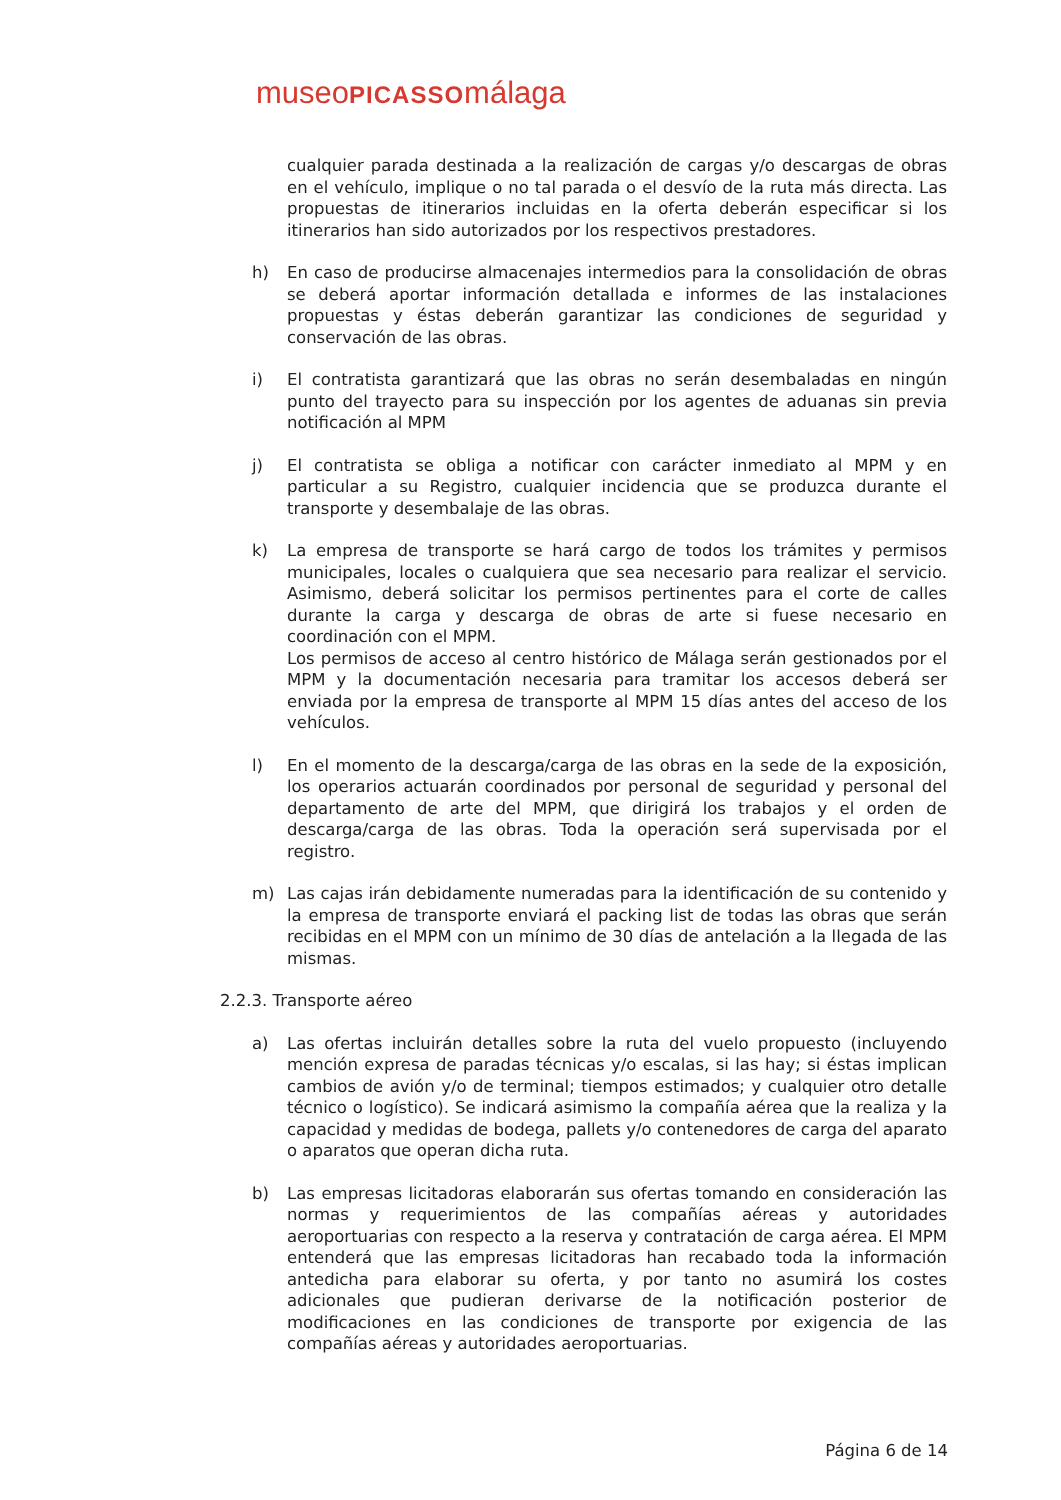museoPICASSOmálaga
cualquier parada destinada a la realización de cargas y/o descargas de obras en el vehículo, implique o no tal parada o el desvío de la ruta más directa. Las propuestas de itinerarios incluidas en la oferta deberán especificar si los itinerarios han sido autorizados por los respectivos prestadores.
h) En caso de producirse almacenajes intermedios para la consolidación de obras se deberá aportar información detallada e informes de las instalaciones propuestas y éstas deberán garantizar las condiciones de seguridad y conservación de las obras.
i) El contratista garantizará que las obras no serán desembaladas en ningún punto del trayecto para su inspección por los agentes de aduanas sin previa notificación al MPM
j) El contratista se obliga a notificar con carácter inmediato al MPM y en particular a su Registro, cualquier incidencia que se produzca durante el transporte y desembalaje de las obras.
k) La empresa de transporte se hará cargo de todos los trámites y permisos municipales, locales o cualquiera que sea necesario para realizar el servicio. Asimismo, deberá solicitar los permisos pertinentes para el corte de calles durante la carga y descarga de obras de arte si fuese necesario en coordinación con el MPM.
Los permisos de acceso al centro histórico de Málaga serán gestionados por el MPM y la documentación necesaria para tramitar los accesos deberá ser enviada por la empresa de transporte al MPM 15 días antes del acceso de los vehículos.
l) En el momento de la descarga/carga de las obras en la sede de la exposición, los operarios actuarán coordinados por personal de seguridad y personal del departamento de arte del MPM, que dirigirá los trabajos y el orden de descarga/carga de las obras. Toda la operación será supervisada por el registro.
m) Las cajas irán debidamente numeradas para la identificación de su contenido y la empresa de transporte enviará el packing list de todas las obras que serán recibidas en el MPM con un mínimo de 30 días de antelación a la llegada de las mismas.
2.2.3. Transporte aéreo
a) Las ofertas incluirán detalles sobre la ruta del vuelo propuesto (incluyendo mención expresa de paradas técnicas y/o escalas, si las hay; si éstas implican cambios de avión y/o de terminal; tiempos estimados; y cualquier otro detalle técnico o logístico). Se indicará asimismo la compañía aérea que la realiza y la capacidad y medidas de bodega, pallets y/o contenedores de carga del aparato o aparatos que operan dicha ruta.
b) Las empresas licitadoras elaborarán sus ofertas tomando en consideración las normas y requerimientos de las compañías aéreas y autoridades aeroportuarias con respecto a la reserva y contratación de carga aérea. El MPM entenderá que las empresas licitadoras han recabado toda la información antedicha para elaborar su oferta, y por tanto no asumirá los costes adicionales que pudieran derivarse de la notificación posterior de modificaciones en las condiciones de transporte por exigencia de las compañías aéreas y autoridades aeroportuarias.
Página 6 de 14